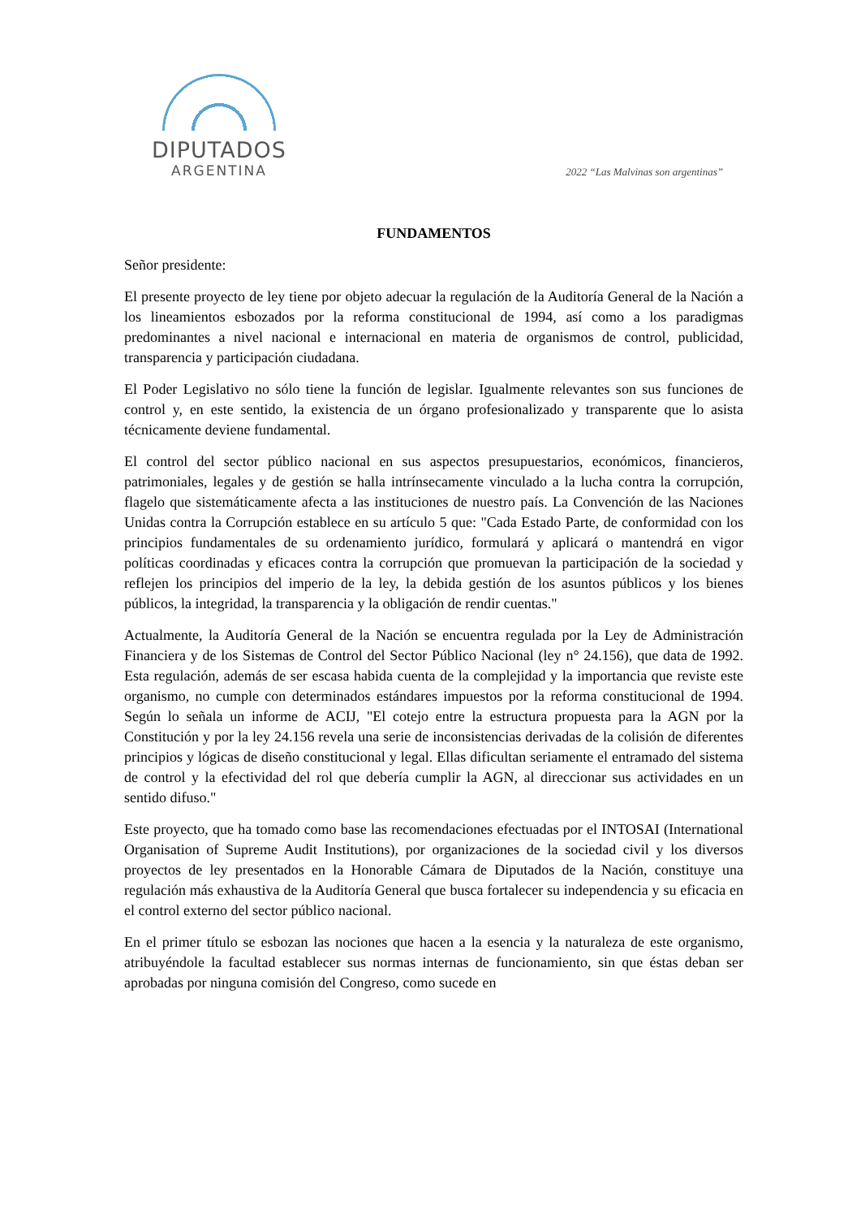DIPUTADOS
ARGENTINA
2022 “Las Malvinas son argentinas”
FUNDAMENTOS
Señor presidente:
El presente proyecto de ley tiene por objeto adecuar la regulación de la Auditoría General de la Nación a los lineamientos esbozados por la reforma constitucional de 1994, así como a los paradigmas predominantes a nivel nacional e internacional en materia de organismos de control, publicidad, transparencia y participación ciudadana.
El Poder Legislativo no sólo tiene la función de legislar. Igualmente relevantes son sus funciones de control y, en este sentido, la existencia de un órgano profesionalizado y transparente que lo asista técnicamente deviene fundamental.
El control del sector público nacional en sus aspectos presupuestarios, económicos, financieros, patrimoniales, legales y de gestión se halla intrínsecamente vinculado a la lucha contra la corrupción, flagelo que sistemáticamente afecta a las instituciones de nuestro país. La Convención de las Naciones Unidas contra la Corrupción establece en su artículo 5 que: "Cada Estado Parte, de conformidad con los principios fundamentales de su ordenamiento jurídico, formulará y aplicará o mantendrá en vigor políticas coordinadas y eficaces contra la corrupción que promuevan la participación de la sociedad y reflejen los principios del imperio de la ley, la debida gestión de los asuntos públicos y los bienes públicos, la integridad, la transparencia y la obligación de rendir cuentas."
Actualmente, la Auditoría General de la Nación se encuentra regulada por la Ley de Administración Financiera y de los Sistemas de Control del Sector Público Nacional (ley n° 24.156), que data de 1992. Esta regulación, además de ser escasa habida cuenta de la complejidad y la importancia que reviste este organismo, no cumple con determinados estándares impuestos por la reforma constitucional de 1994. Según lo señala un informe de ACIJ, "El cotejo entre la estructura propuesta para la AGN por la Constitución y por la ley 24.156 revela una serie de inconsistencias derivadas de la colisión de diferentes principios y lógicas de diseño constitucional y legal. Ellas dificultan seriamente el entramado del sistema de control y la efectividad del rol que debería cumplir la AGN, al direccionar sus actividades en un sentido difuso."
Este proyecto, que ha tomado como base las recomendaciones efectuadas por el INTOSAI (International Organisation of Supreme Audit Institutions), por organizaciones de la sociedad civil y los diversos proyectos de ley presentados en la Honorable Cámara de Diputados de la Nación, constituye una regulación más exhaustiva de la Auditoría General que busca fortalecer su independencia y su eficacia en el control externo del sector público nacional.
En el primer título se esbozan las nociones que hacen a la esencia y la naturaleza de este organismo, atribuyéndole la facultad establecer sus normas internas de funcionamiento, sin que éstas deban ser aprobadas por ninguna comisión del Congreso, como sucede en